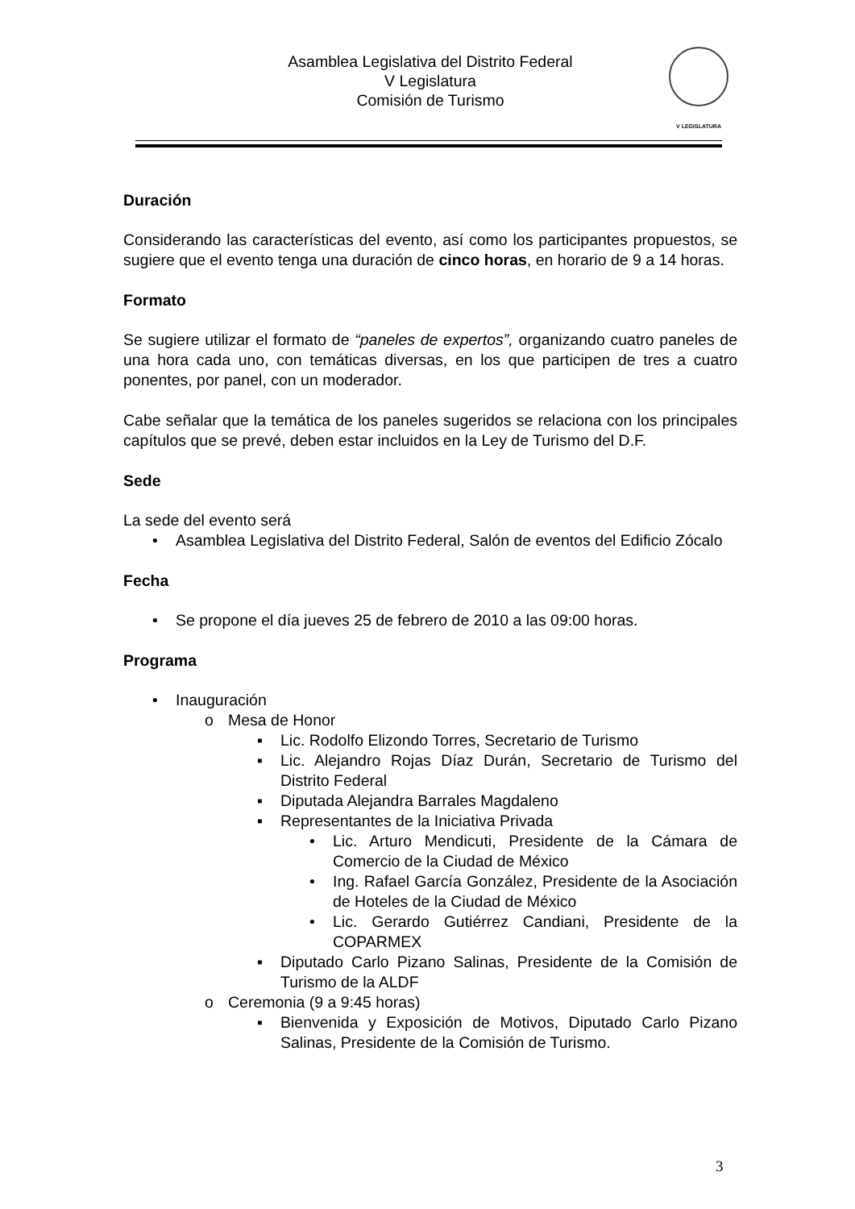Asamblea Legislativa del Distrito Federal
V Legislatura
Comisión de Turismo
V LEGISLATURA
Duración
Considerando las características del evento, así como los participantes propuestos, se sugiere que el evento tenga una duración de cinco horas, en horario de 9 a 14 horas.
Formato
Se sugiere utilizar el formato de “paneles de expertos”, organizando cuatro paneles de una hora cada uno, con temáticas diversas, en los que participen de tres a cuatro ponentes, por panel, con un moderador.
Cabe señalar que la temática de los paneles sugeridos se relaciona con los principales capítulos que se prevé, deben estar incluidos en la Ley de Turismo del D.F.
Sede
La sede del evento será
• Asamblea Legislativa del Distrito Federal, Salón de eventos del Edificio Zócalo
Fecha
• Se propone el día jueves 25 de febrero de 2010 a las 09:00 horas.
Programa
• Inauguración
o Mesa de Honor
▪ Lic. Rodolfo Elizondo Torres, Secretario de Turismo
▪ Lic. Alejandro Rojas Díaz Durán, Secretario de Turismo del Distrito Federal
▪ Diputada Alejandra Barrales Magdaleno
▪ Representantes de la Iniciativa Privada
• Lic. Arturo Mendicuti, Presidente de la Cámara de Comercio de la Ciudad de México
• Ing. Rafael García González, Presidente de la Asociación de Hoteles de la Ciudad de México
• Lic. Gerardo Gutiérrez Candiani, Presidente de la COPARMEX
▪ Diputado Carlo Pizano Salinas, Presidente de la Comisión de Turismo de la ALDF
o Ceremonia (9 a 9:45 horas)
▪ Bienvenida y Exposición de Motivos, Diputado Carlo Pizano Salinas, Presidente de la Comisión de Turismo.
3